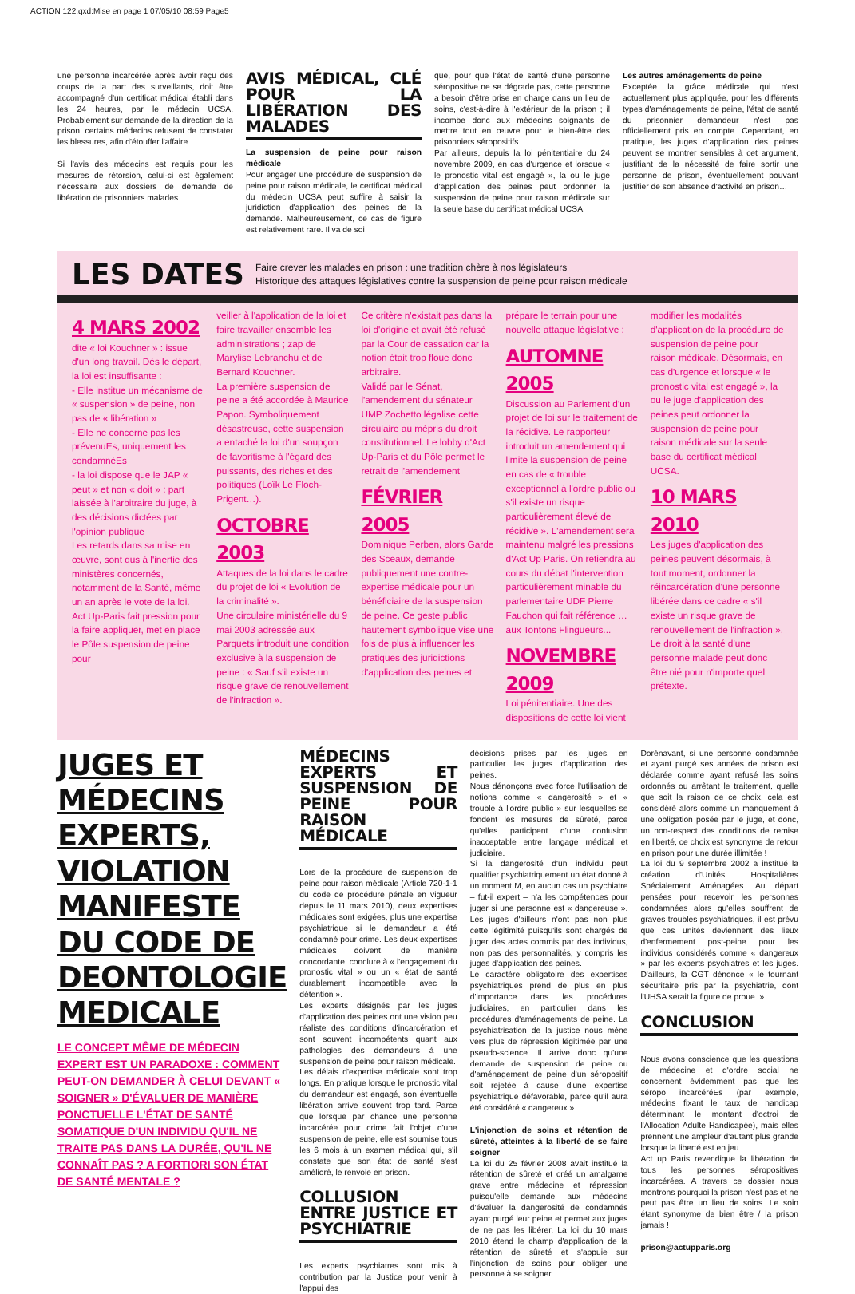ACTION 122.qxd:Mise en page 1 07/05/10 08:59 Page5
une personne incarcérée après avoir reçu des coups de la part des surveillants, doit être accompagné d'un certificat médical établi dans les 24 heures, par le médecin UCSA. Probablement sur demande de la direction de la prison, certains médecins refusent de constater les blessures, afin d'étouffer l'affaire.
Si l'avis des médecins est requis pour les mesures de rétorsion, celui-ci est également nécessaire aux dossiers de demande de libération de prisonniers malades.
AVIS MÉDICAL, CLÉ POUR LA LIBÉRATION DES MALADES
La suspension de peine pour raison médicale
Pour engager une procédure de suspension de peine pour raison médicale, le certificat médical du médecin UCSA peut suffire à saisir la juridiction d'application des peines de la demande. Malheureusement, ce cas de figure est relativement rare. Il va de soi
que, pour que l'état de santé d'une personne séropositive ne se dégrade pas, cette personne a besoin d'être prise en charge dans un lieu de soins, c'est-à-dire à l'extérieur de la prison ; il incombe donc aux médecins soignants de mettre tout en œuvre pour le bien-être des prisonniers séropositifs.
Par ailleurs, depuis la loi pénitentiaire du 24 novembre 2009, en cas d'urgence et lorsque « le pronostic vital est engagé », la ou le juge d'application des peines peut ordonner la suspension de peine pour raison médicale sur la seule base du certificat médical UCSA.
Les autres aménagements de peine
Exceptée la grâce médicale qui n'est actuellement plus appliquée, pour les différents types d'aménagements de peine, l'état de santé du prisonnier demandeur n'est pas officiellement pris en compte. Cependant, en pratique, les juges d'application des peines peuvent se montrer sensibles à cet argument, justifiant de la nécessité de faire sortir une personne de prison, éventuellement pouvant justifier de son absence d'activité en prison…
LES DATES
Faire crever les malades en prison : une tradition chère à nos législateurs
Historique des attaques législatives contre la suspension de peine pour raison médicale
4 MARS 2002
dite « loi Kouchner » : issue d'un long travail. Dès le départ, la loi est insuffisante :
- Elle institue un mécanisme de « suspension » de peine, non pas de « libération »
- Elle ne concerne pas les prévenuEs, uniquement les condamnéEs
- la loi dispose que le JAP « peut » et non « doit » : part laissée à l'arbitraire du juge, à des décisions dictées par l'opinion publique
Les retards dans sa mise en œuvre, sont dus à l'inertie des ministères concernés, notamment de la Santé, même un an après le vote de la loi. Act Up-Paris fait pression pour la faire appliquer, met en place le Pôle suspension de peine pour
veiller à l'application de la loi et faire travailler ensemble les administrations ; zap de Marylise Lebranchu et de Bernard Kouchner.
La première suspension de peine a été accordée à Maurice Papon. Symboliquement désastreuse, cette suspension a entaché la loi d'un soupçon de favoritisme à l'égard des puissants, des riches et des politiques (Loïk Le Floch-Prigent…).
OCTOBRE 2003
Attaques de la loi dans le cadre du projet de loi « Evolution de la criminalité ».
Une circulaire ministérielle du 9 mai 2003 adressée aux Parquets introduit une condition exclusive à la suspension de peine : « Sauf s'il existe un risque grave de renouvellement de l'infraction ».
Ce critère n'existait pas dans la loi d'origine et avait été refusé par la Cour de cassation car la notion était trop floue donc arbitraire.
Validé par le Sénat, l'amendement du sénateur UMP Zochetto légalise cette circulaire au mépris du droit constitutionnel. Le lobby d'Act Up-Paris et du Pôle permet le retrait de l'amendement
FÉVRIER 2005
Dominique Perben, alors Garde des Sceaux, demande publiquement une contre-expertise médicale pour un bénéficiaire de la suspension de peine. Ce geste public hautement symbolique vise une fois de plus à influencer les pratiques des juridictions d'application des peines et
prépare le terrain pour une nouvelle attaque législative :
AUTOMNE 2005
Discussion au Parlement d'un projet de loi sur le traitement de la récidive. Le rapporteur introduit un amendement qui limite la suspension de peine en cas de « trouble exceptionnel à l'ordre public ou s'il existe un risque particulièrement élevé de récidive ». L'amendement sera maintenu malgré les pressions d'Act Up Paris. On retiendra au cours du débat l'intervention particulièrement minable du parlementaire UDF Pierre Fauchon qui fait référence … aux Tontons Flingueurs...
NOVEMBRE 2009
Loi pénitentiaire. Une des dispositions de cette loi vient
modifier les modalités d'application de la procédure de suspension de peine pour raison médicale. Désormais, en cas d'urgence et lorsque « le pronostic vital est engagé », la ou le juge d'application des peines peut ordonner la suspension de peine pour raison médicale sur la seule base du certificat médical UCSA.
10 MARS 2010
Les juges d'application des peines peuvent désormais, à tout moment, ordonner la réincarcération d'une personne libérée dans ce cadre « s'il existe un risque grave de renouvellement de l'infraction ». Le droit à la santé d'une personne malade peut donc être nié pour n'importe quel prétexte.
JUGES ET MÉDECINS EXPERTS, VIOLATION MANIFESTE DU CODE DE DEONTOLOGIE MEDICALE
LE CONCEPT MÊME DE MÉDECIN EXPERT EST UN PARADOXE : COMMENT PEUT-ON DEMANDER À CELUI DEVANT « SOIGNER » D'ÉVALUER DE MANIÈRE PONCTUELLE L'ÉTAT DE SANTÉ SOMATIQUE D'UN INDIVIDU QU'IL NE TRAITE PAS DANS LA DURÉE, QU'IL NE CONNAÎT PAS ? A FORTIORI SON ÉTAT DE SANTÉ MENTALE ?
MÉDECINS EXPERTS ET SUSPENSION DE PEINE POUR RAISON MÉDICALE
Lors de la procédure de suspension de peine pour raison médicale (Article 720-1-1 du code de procédure pénale en vigueur depuis le 11 mars 2010), deux expertises médicales sont exigées, plus une expertise psychiatrique si le demandeur a été condamné pour crime. Les deux expertises médicales doivent, de manière concordante, conclure à « l'engagement du pronostic vital » ou un « état de santé durablement incompatible avec la détention ».
Les experts désignés par les juges d'application des peines ont une vision peu réaliste des conditions d'incarcération et sont souvent incompétents quant aux pathologies des demandeurs à une suspension de peine pour raison médicale.
Les délais d'expertise médicale sont trop longs. En pratique lorsque le pronostic vital du demandeur est engagé, son éventuelle libération arrive souvent trop tard. Parce que lorsque par chance une personne incarcérée pour crime fait l'objet d'une suspension de peine, elle est soumise tous les 6 mois à un examen médical qui, s'il constate que son état de santé s'est amélioré, le renvoie en prison.
COLLUSION ENTRE JUSTICE ET PSYCHIATRIE
Les experts psychiatres sont mis à contribution par la Justice pour venir à l'appui des
décisions prises par les juges, en particulier les juges d'application des peines.
Nous dénonçons avec force l'utilisation de notions comme « dangerosité » et « trouble à l'ordre public » sur lesquelles se fondent les mesures de sûreté, parce qu'elles participent d'une confusion inacceptable entre langage médical et judiciaire.
Si la dangerosité d'un individu peut qualifier psychiatriquement un état donné à un moment M, en aucun cas un psychiatre – fut-il expert – n'a les compétences pour juger si une personne est « dangereuse ». Les juges d'ailleurs n'ont pas non plus cette légitimité puisqu'ils sont chargés de juger des actes commis par des individus, non pas des personnalités, y compris les juges d'application des peines.
Le caractère obligatoire des expertises psychiatriques prend de plus en plus d'importance dans les procédures judiciaires, en particulier dans les procédures d'aménagements de peine. La psychiatrisation de la justice nous mène vers plus de répression légitimée par une pseudo-science. Il arrive donc qu'une demande de suspension de peine ou d'aménagement de peine d'un séropositif soit rejetée à cause d'une expertise psychiatrique défavorable, parce qu'il aura été considéré « dangereux ».
L'injonction de soins et rétention de sûreté, atteintes à la liberté de se faire soigner
La loi du 25 février 2008 avait institué la rétention de sûreté et créé un amalgame grave entre médecine et répression puisqu'elle demande aux médecins d'évaluer la dangerosité de condamnés ayant purgé leur peine et permet aux juges de ne pas les libérer. La loi du 10 mars 2010 étend le champ d'application de la rétention de sûreté et s'appuie sur l'injonction de soins pour obliger une personne à se soigner.
Dorénavant, si une personne condamnée et ayant purgé ses années de prison est déclarée comme ayant refusé les soins ordonnés ou arrêtant le traitement, quelle que soit la raison de ce choix, cela est considéré alors comme un manquement à une obligation posée par le juge, et donc, un non-respect des conditions de remise en liberté, ce choix est synonyme de retour en prison pour une durée illimitée !
La loi du 9 septembre 2002 a institué la création d'Unités Hospitalières Spécialement Aménagées. Au départ pensées pour recevoir les personnes condamnées alors qu'elles souffrent de graves troubles psychiatriques, il est prévu que ces unités deviennent des lieux d'enfermement post-peine pour les individus considérés comme « dangereux » par les experts psychiatres et les juges. D'ailleurs, la CGT dénonce « le tournant sécuritaire pris par la psychiatrie, dont l'UHSA serait la figure de proue. »
CONCLUSION
Nous avons conscience que les questions de médecine et d'ordre social ne concernent évidemment pas que les séropo incarcéréEs (par exemple, médecins fixant le taux de handicap déterminant le montant d'octroi de l'Allocation Adulte Handicapée), mais elles prennent une ampleur d'autant plus grande lorsque la liberté est en jeu.
Act up Paris revendique la libération de tous les personnes séropositives incarcérées. A travers ce dossier nous montrons pourquoi la prison n'est pas et ne peut pas être un lieu de soins. Le soin étant synonyme de bien être / la prison jamais !
prison@actupparis.org